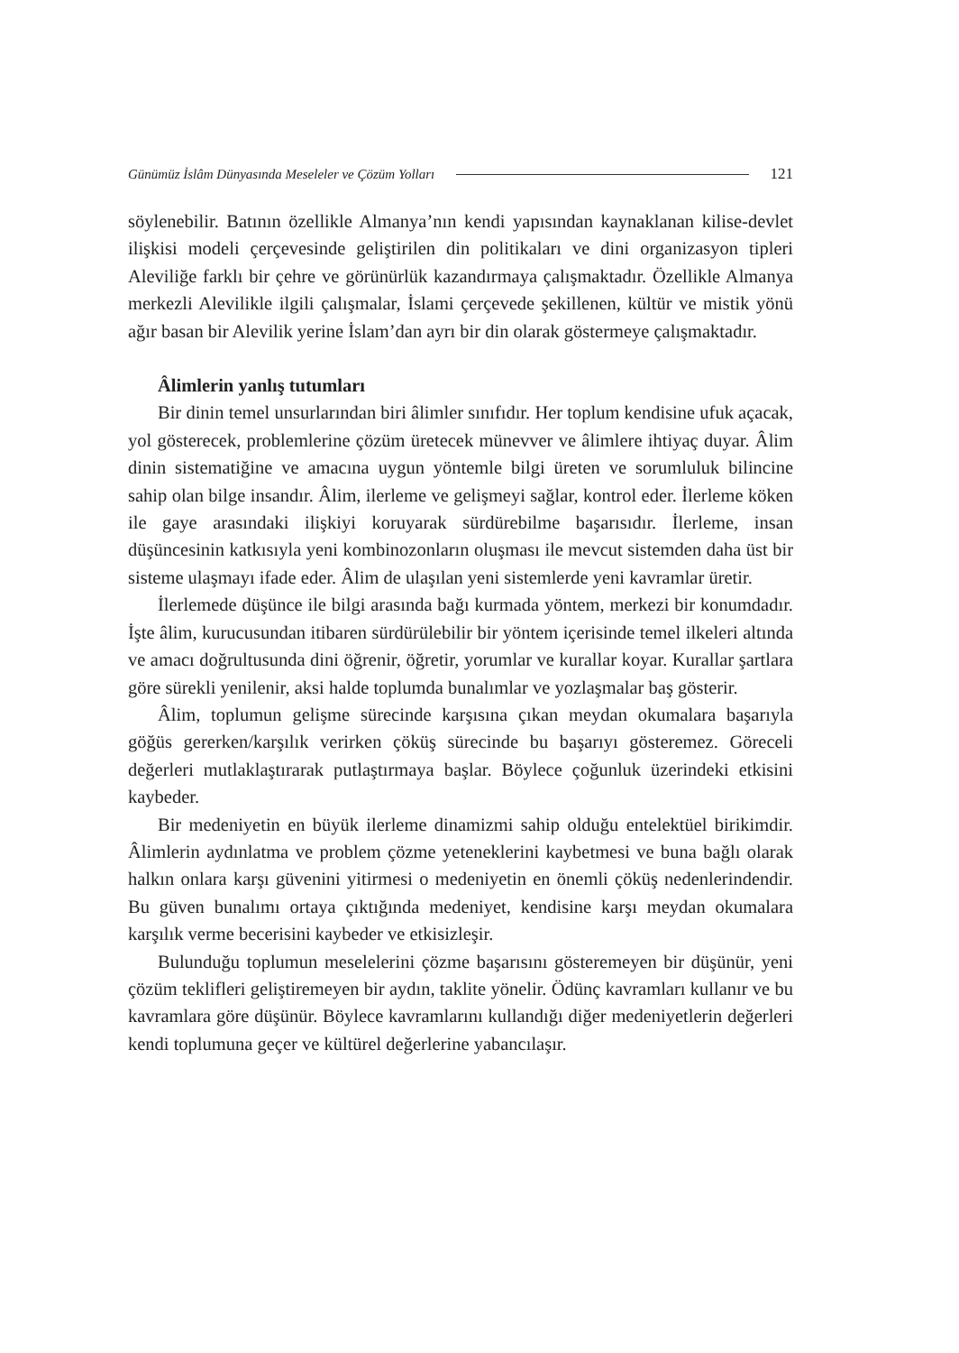Günümüz İslâm Dünyasında Meseleler ve Çözüm Yolları 121
söylenebilir. Batının özellikle Almanya’nın kendi yapısından kaynaklanan kilise-devlet ilişkisi modeli çerçevesinde geliştirilen din politikaları ve dini organizasyon tipleri Aleviliğe farklı bir çehre ve görünürlük kazandırmaya çalışmaktadır. Özellikle Almanya merkezli Alevilikle ilgili çalışmalar, İslami çerçevede şekillenen, kültür ve mistik yönü ağır basan bir Alevilik yerine İslam’dan ayrı bir din olarak göstermeye çalışmaktadır.
Âlimlerin yanlış tutumları
Bir dinin temel unsurlarından biri âlimler sınıfıdır. Her toplum kendisine ufuk açacak, yol gösterecek, problemlerine çözüm üretecek münevver ve âlimlere ihtiyaç duyar. Âlim dinin sistematiğine ve amacına uygun yöntemle bilgi üreten ve sorumluluk bilincine sahip olan bilge insandır. Âlim, ilerleme ve gelişmeyi sağlar, kontrol eder. İlerleme köken ile gaye arasındaki ilişkiyi koruyarak sürdürebilme başarısıdır. İlerleme, insan düşüncesinin katkısıyla yeni kombinozonların oluşması ile mevcut sistemden daha üst bir sisteme ulaşmayı ifade eder. Âlim de ulaşılan yeni sistemlerde yeni kavramlar üretir.
İlerlemede düşünce ile bilgi arasında bağı kurmada yöntem, merkezi bir konumdadır. İşte âlim, kurucusundan itibaren sürdürülebilir bir yöntem içerisinde temel ilkeleri altında ve amacı doğrultusunda dini öğrenir, öğretir, yorumlar ve kurallar koyar. Kurallar şartlara göre sürekli yenilenir, aksi halde toplumda bunalımlar ve yozlaşmalar baş gösterir.
Âlim, toplumun gelişme sürecinde karşısına çıkan meydan okumalara başarıyla göğüs gererken/karşılık verirken çöküş sürecinde bu başarıyı gösteremez. Göreceli değerleri mutlaklaştırarak putlaştırmaya başlar. Böylece çoğunluk üzerindeki etkisini kaybeder.
Bir medeniyetin en büyük ilerleme dinamizmi sahip olduğu entelektüel birikimdir. Âlimlerin aydınlatma ve problem çözme yeteneklerini kaybetmesi ve buna bağlı olarak halkın onlara karşı güvenini yitirmesi o medeniyetin en önemli çöküş nedenlerindendir. Bu güven bunalımı ortaya çıktığında medeniyet, kendisine karşı meydan okumalara karşılık verme becerisini kaybeder ve etkisizleşir.
Bulunduğu toplumun meselelerini çözme başarısını gösteremeyen bir düşünür, yeni çözüm teklifleri geliştiremeyen bir aydın, taklite yönelir. Ödünç kavramları kullanır ve bu kavramlara göre düşünür. Böylece kavramlarını kullandığı diğer medeniyetlerin değerleri kendi toplumuna geçer ve kültürel değerlerine yabancılaşır.